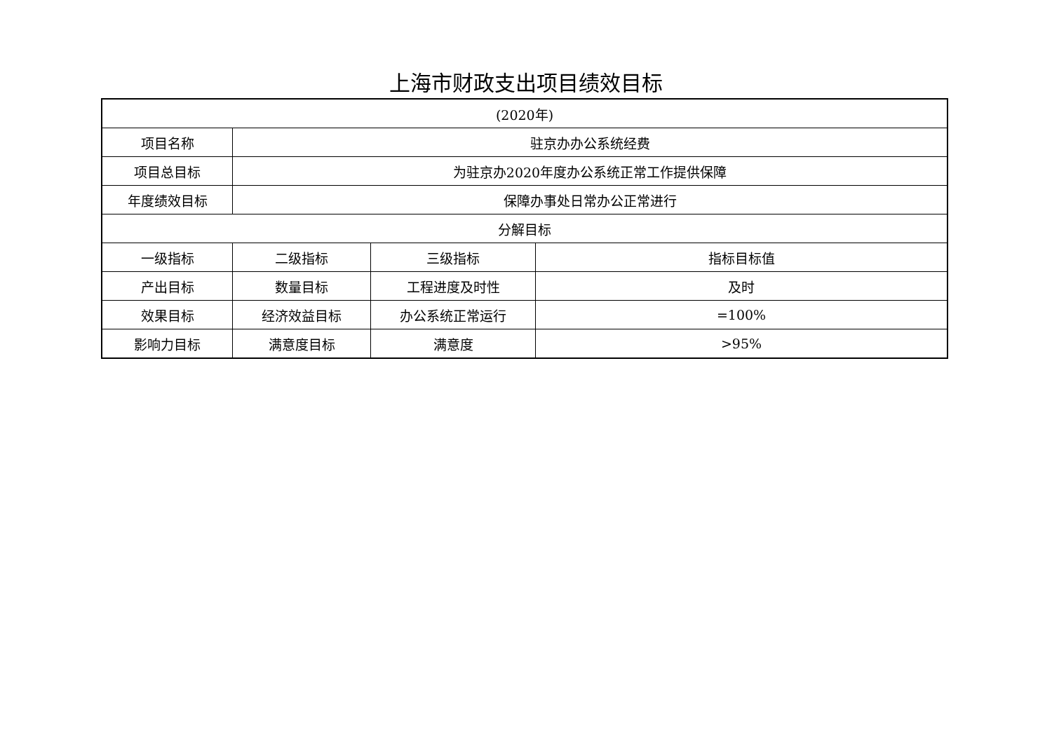上海市财政支出项目绩效目标
| (2020年) | | | |
| 项目名称 | 驻京办办公系统经费 | | |
| 项目总目标 | 为驻京办2020年度办公系统正常工作提供保障 | | |
| 年度绩效目标 | 保障办事处日常办公正常进行 | | |
| 分解目标 | | | |
| 一级指标 | 二级指标 | 三级指标 | 指标目标值 |
| 产出目标 | 数量目标 | 工程进度及时性 | 及时 |
| 效果目标 | 经济效益目标 | 办公系统正常运行 | =100% |
| 影响力目标 | 满意度目标 | 满意度 | >95% |